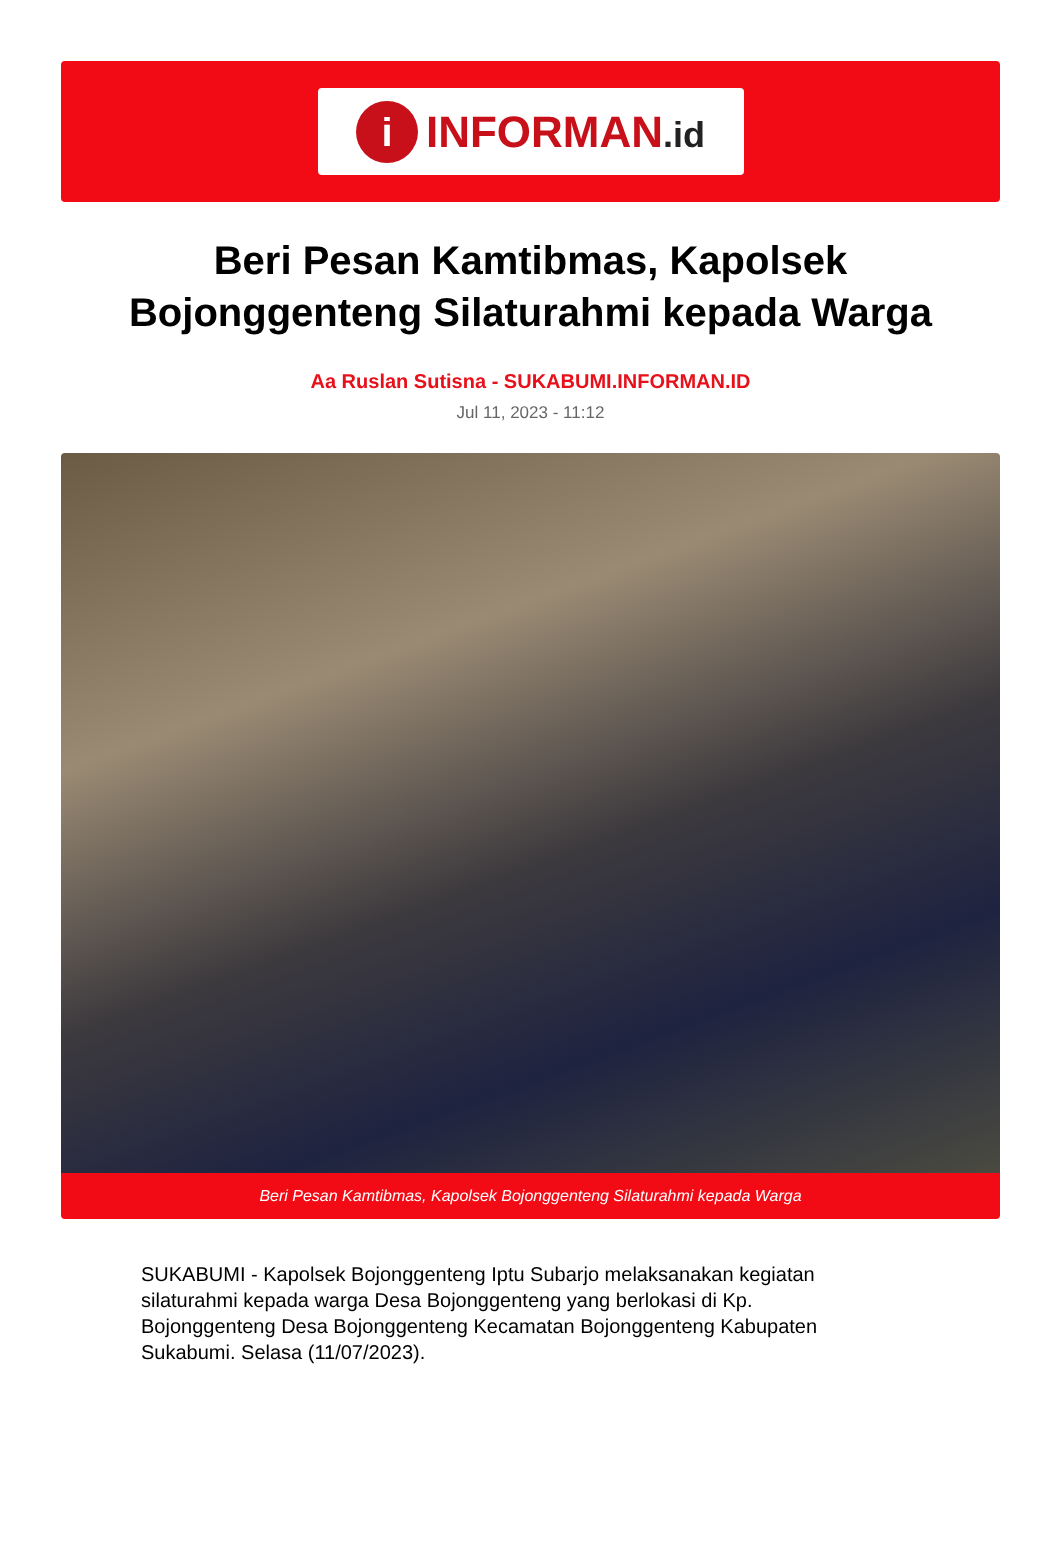i
INFORMAN.id
Beri Pesan Kamtibmas, Kapolsek Bojonggenteng Silaturahmi kepada Warga
Aa Ruslan Sutisna - SUKABUMI.INFORMAN.ID
Jul 11, 2023 - 11:12
Beri Pesan Kamtibmas, Kapolsek Bojonggenteng Silaturahmi kepada Warga
SUKABUMI - Kapolsek Bojonggenteng Iptu Subarjo melaksanakan kegiatan silaturahmi kepada warga Desa Bojonggenteng yang berlokasi di Kp. Bojonggenteng Desa Bojonggenteng Kecamatan Bojonggenteng Kabupaten Sukabumi. Selasa (11/07/2023).